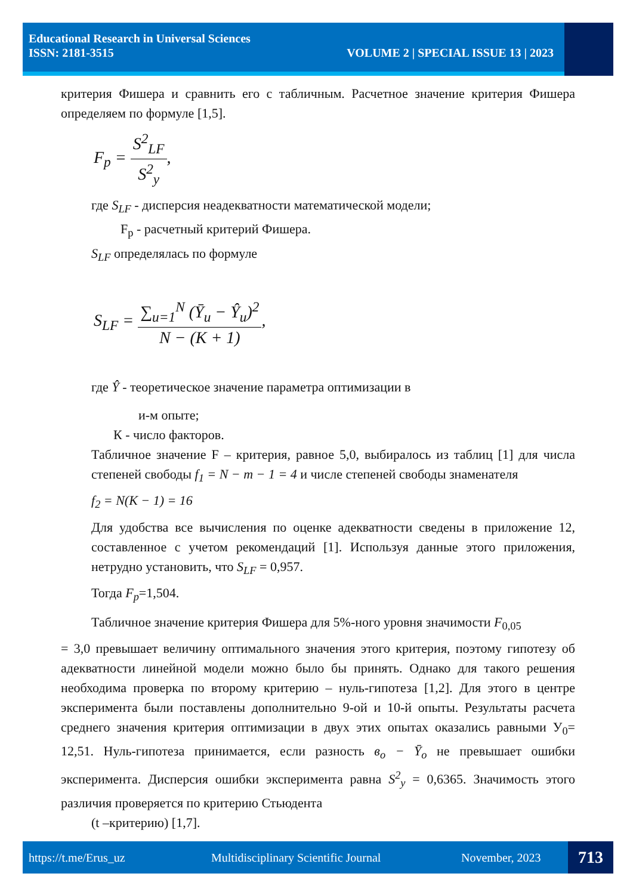Educational Research in Universal Sciences
ISSN: 2181-3515 VOLUME 2 | SPECIAL ISSUE 13 | 2023
критерия Фишера и сравнить его с табличным. Расчетное значение критерия Фишера определяем по формуле [1,5].
F<sub>p</sub> = S<sup>2</sup><sub>LF</sub> S<sup>2</sup><sub>y</sub>,
где S<sub>LF</sub> - дисперсия неадекватности математической модели;
F<sub>p</sub> - расчетный критерий Фишера.
S<sub>LF</sub> определялась по формуле
S<sub>LF</sub> = ∑<sub>u=1</sub><sup>N</sup> (Ȳ<sub>u</sub> − Ŷ<sub>u</sub>)<sup>2</sup> N − (K + 1),
где Ŷ - теоретическое значение параметра оптимизации в
и-м опыте;
К - число факторов.
Табличное значение F – критерия, равное 5,0, выбиралось из таблиц [1] для числа степеней свободы f<sub>1</sub> = N − m − 1 = 4 и числе степеней свободы знаменателя
f<sub>2</sub> = N(K − 1) = 16
Для удобства все вычисления по оценке адекватности сведены в приложение 12, составленное с учетом рекомендаций [1]. Используя данные этого приложения, нетрудно установить, что S<sub>LF</sub> = 0,957.
Тогда F<sub>p</sub>=1,504.
Табличное значение критерия Фишера для 5%-ного уровня значимости F<sub>0,05</sub>
= 3,0 превышает величину оптимального значения этого критерия, поэтому гипотезу об адекватности линейной модели можно было бы принять. Однако для такого решения необходима проверка по второму критерию – нуль-гипотеза [1,2]. Для этого в центре эксперимента были поставлены дополнительно 9-ой и 10-й опыты. Результаты расчета среднего значения критерия оптимизации в двух этих опытах оказались равными У<sub>0</sub>= 12,51. Нуль-гипотеза принимается, если разность в<sub>o</sub> − Ȳ<sub>o</sub> не превышает ошибки эксперимента. Дисперсия ошибки эксперимента равна S<sup>2</sup><sub>y</sub> = 0,6365. Значимость этого различия проверяется по критерию Стьюдента
(t –критерию) [1,7].
https://t.me/Erus_uz
Multidisciplinary Scientific Journal
November, 2023 713